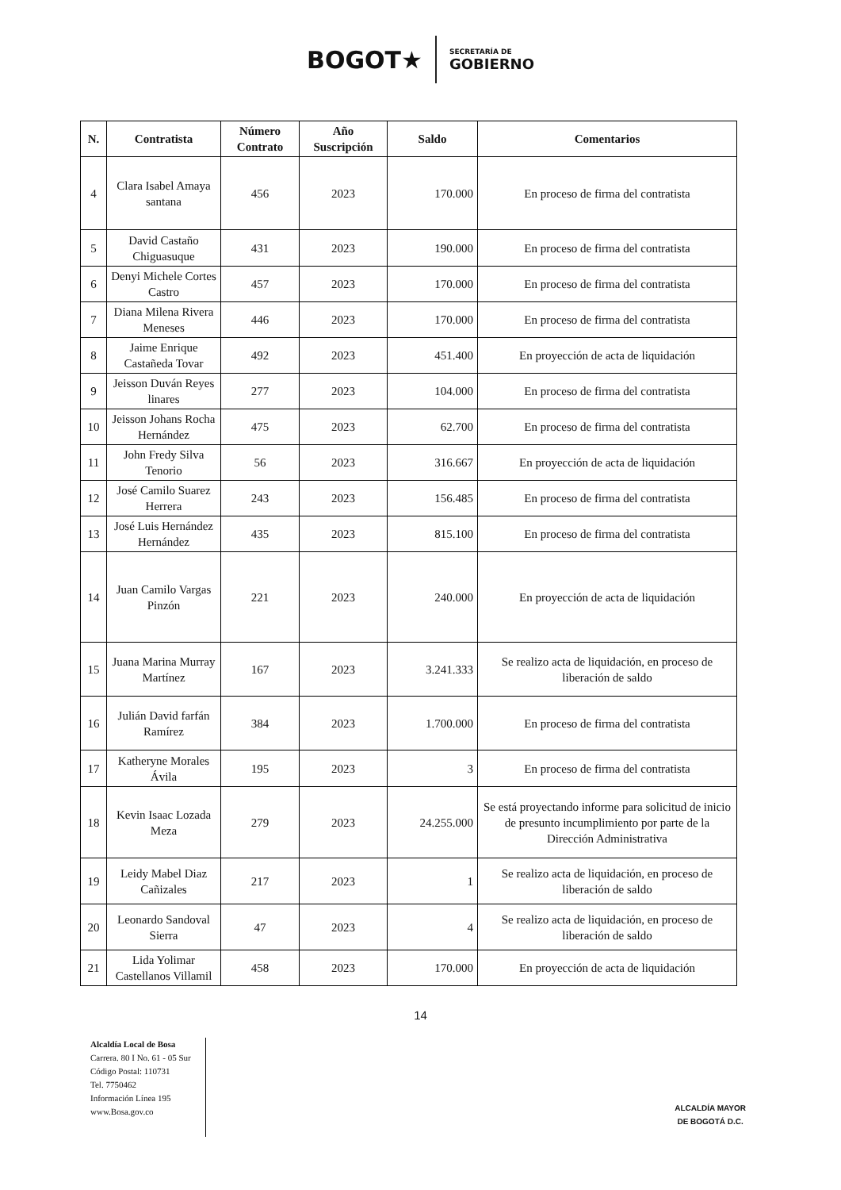BOGOT★
SECRETARÍA DE
GOBIERNO
| N. | Contratista | Número Contrato | Año Suscripción | Saldo | Comentarios |
| --- | --- | --- | --- | --- | --- |
| 4 | Clara Isabel Amaya santana | 456 | 2023 | 170.000 | En proceso de firma del contratista |
| 5 | David Castaño Chiguasuque | 431 | 2023 | 190.000 | En proceso de firma del contratista |
| 6 | Denyi Michele Cortes Castro | 457 | 2023 | 170.000 | En proceso de firma del contratista |
| 7 | Diana Milena Rivera Meneses | 446 | 2023 | 170.000 | En proceso de firma del contratista |
| 8 | Jaime Enrique Castañeda Tovar | 492 | 2023 | 451.400 | En proyección de acta de liquidación |
| 9 | Jeisson Duván Reyes linares | 277 | 2023 | 104.000 | En proceso de firma del contratista |
| 10 | Jeisson Johans Rocha Hernández | 475 | 2023 | 62.700 | En proceso de firma del contratista |
| 11 | John Fredy Silva Tenorio | 56 | 2023 | 316.667 | En proyección de acta de liquidación |
| 12 | José Camilo Suarez Herrera | 243 | 2023 | 156.485 | En proceso de firma del contratista |
| 13 | José Luis Hernández Hernández | 435 | 2023 | 815.100 | En proceso de firma del contratista |
| 14 | Juan Camilo Vargas Pinzón | 221 | 2023 | 240.000 | En proyección de acta de liquidación |
| 15 | Juana Marina Murray Martínez | 167 | 2023 | 3.241.333 | Se realizo acta de liquidación, en proceso de liberación de saldo |
| 16 | Julián David farfán Ramírez | 384 | 2023 | 1.700.000 | En proceso de firma del contratista |
| 17 | Katheryne Morales Ávila | 195 | 2023 | 3 | En proceso de firma del contratista |
| 18 | Kevin Isaac Lozada Meza | 279 | 2023 | 24.255.000 | Se está proyectando informe para solicitud de inicio de presunto incumplimiento por parte de la Dirección Administrativa |
| 19 | Leidy Mabel Diaz Cañizales | 217 | 2023 | 1 | Se realizo acta de liquidación, en proceso de liberación de saldo |
| 20 | Leonardo Sandoval Sierra | 47 | 2023 | 4 | Se realizo acta de liquidación, en proceso de liberación de saldo |
| 21 | Lida Yolimar Castellanos Villamil | 458 | 2023 | 170.000 | En proyección de acta de liquidación |
14
Alcaldía Local de Bosa
Carrera. 80 I No. 61 - 05 Sur
Código Postal: 110731
Tel. 7750462
Información Línea 195
www.Bosa.gov.co
ALCALDÍA MAYOR
DE BOGOTÁ D.C.